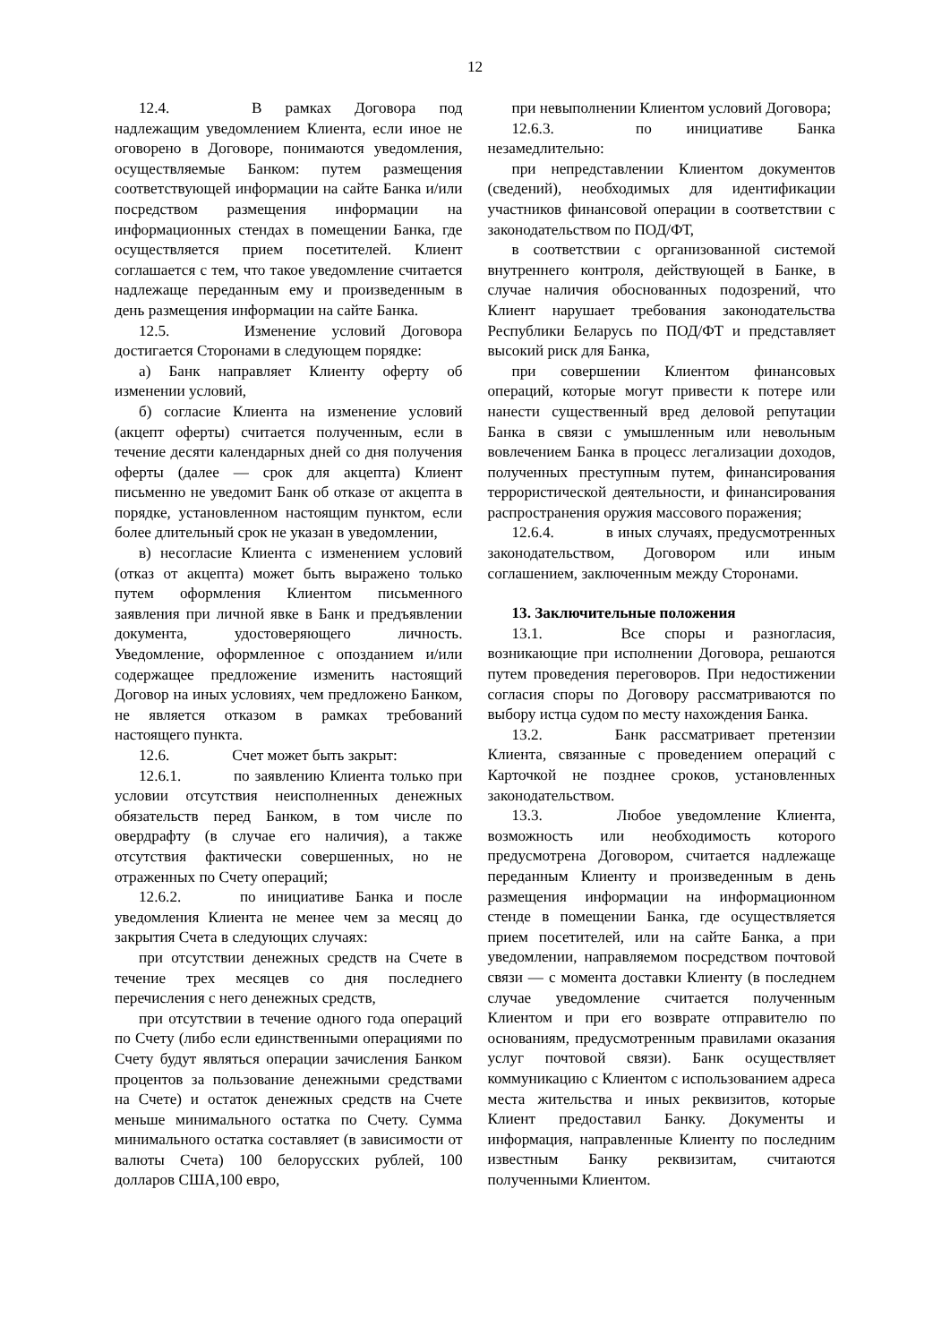12
12.4. В рамках Договора под надлежащим уведомлением Клиента, если иное не оговорено в Договоре, понимаются уведомления, осуществляемые Банком: путем размещения соответствующей информации на сайте Банка и/или посредством размещения информации на информационных стендах в помещении Банка, где осуществляется прием посетителей. Клиент соглашается с тем, что такое уведомление считается надлежаще переданным ему и произведенным в день размещения информации на сайте Банка.
12.5. Изменение условий Договора достигается Сторонами в следующем порядке:
а) Банк направляет Клиенту оферту об изменении условий,
б) согласие Клиента на изменение условий (акцепт оферты) считается полученным, если в течение десяти календарных дней со дня получения оферты (далее — срок для акцепта) Клиент письменно не уведомит Банк об отказе от акцепта в порядке, установленном настоящим пунктом, если более длительный срок не указан в уведомлении,
в) несогласие Клиента с изменением условий (отказ от акцепта) может быть выражено только путем оформления Клиентом письменного заявления при личной явке в Банк и предъявлении документа, удостоверяющего личность. Уведомление, оформленное с опозданием и/или содержащее предложение изменить настоящий Договор на иных условиях, чем предложено Банком, не является отказом в рамках требований настоящего пункта.
12.6. Счет может быть закрыт:
12.6.1. по заявлению Клиента только при условии отсутствия неисполненных денежных обязательств перед Банком, в том числе по овердрафту (в случае его наличия), а также отсутствия фактически совершенных, но не отраженных по Счету операций;
12.6.2. по инициативе Банка и после уведомления Клиента не менее чем за месяц до закрытия Счета в следующих случаях:
при отсутствии денежных средств на Счете в течение трех месяцев со дня последнего перечисления с него денежных средств,
при отсутствии в течение одного года операций по Счету (либо если единственными операциями по Счету будут являться операции зачисления Банком процентов за пользование денежными средствами на Счете) и остаток денежных средств на Счете меньше минимального остатка по Счету. Сумма минимального остатка составляет (в зависимости от валюты Счета) 100 белорусских рублей, 100 долларов США,100 евро,
при невыполнении Клиентом условий Договора;
12.6.3. по инициативе Банка незамедлительно:
при непредставлении Клиентом документов (сведений), необходимых для идентификации участников финансовой операции в соответствии с законодательством по ПОД/ФТ,
в соответствии с организованной системой внутреннего контроля, действующей в Банке, в случае наличия обоснованных подозрений, что Клиент нарушает требования законодательства Республики Беларусь по ПОД/ФТ и представляет высокий риск для Банка,
при совершении Клиентом финансовых операций, которые могут привести к потере или нанести существенный вред деловой репутации Банка в связи с умышленным или невольным вовлечением Банка в процесс легализации доходов, полученных преступным путем, финансирования террористической деятельности, и финансирования распространения оружия массового поражения;
12.6.4. в иных случаях, предусмотренных законодательством, Договором или иным соглашением, заключенным между Сторонами.
13. Заключительные положения
13.1. Все споры и разногласия, возникающие при исполнении Договора, решаются путем проведения переговоров. При недостижении согласия споры по Договору рассматриваются по выбору истца судом по месту нахождения Банка.
13.2. Банк рассматривает претензии Клиента, связанные с проведением операций с Карточкой не позднее сроков, установленных законодательством.
13.3. Любое уведомление Клиента, возможность или необходимость которого предусмотрена Договором, считается надлежаще переданным Клиенту и произведенным в день размещения информации на информационном стенде в помещении Банка, где осуществляется прием посетителей, или на сайте Банка, а при уведомлении, направляемом посредством почтовой связи — с момента доставки Клиенту (в последнем случае уведомление считается полученным Клиентом и при его возврате отправителю по основаниям, предусмотренным правилами оказания услуг почтовой связи). Банк осуществляет коммуникацию с Клиентом с использованием адреса места жительства и иных реквизитов, которые Клиент предоставил Банку. Документы и информация, направленные Клиенту по последним известным Банку реквизитам, считаются полученными Клиентом.